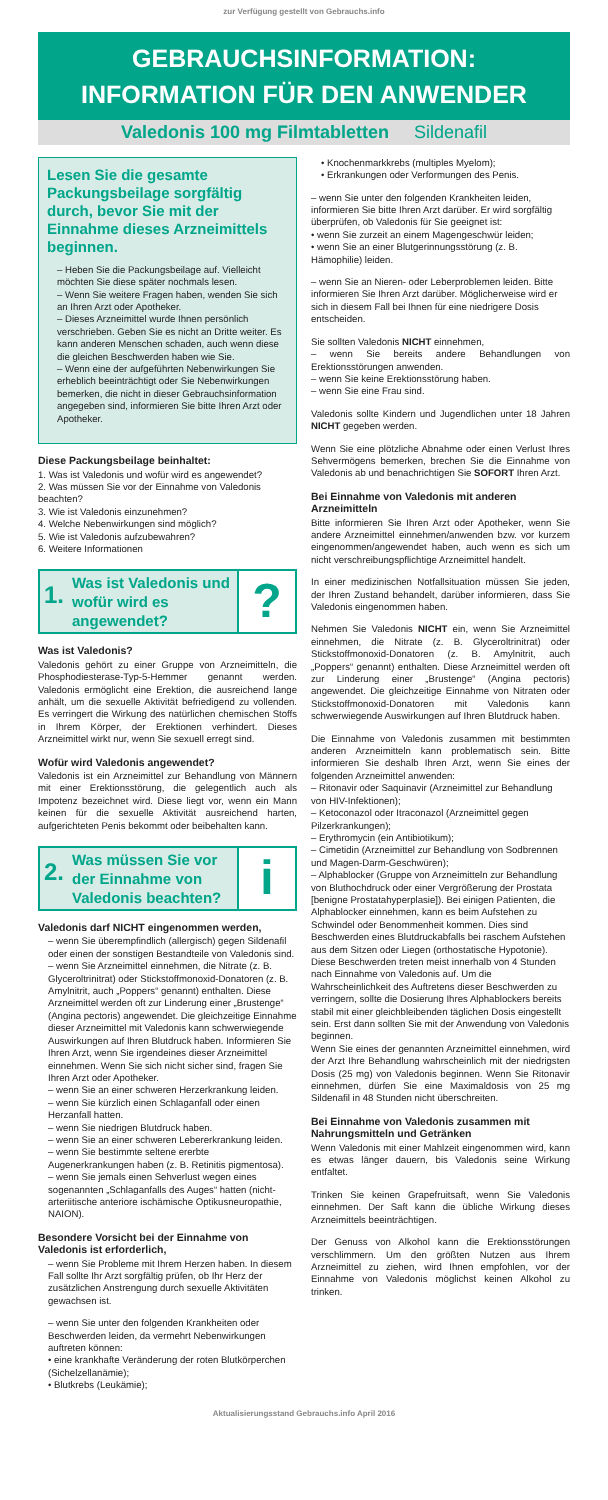zur Verfügung gestellt von Gebrauchs.info
GEBRAUCHSINFORMATION:
INFORMATION FÜR DEN ANWENDER
Valedonis 100 mg Filmtabletten Sildenafil
Lesen Sie die gesamte Packungsbeilage sorgfältig durch, bevor Sie mit der Einnahme dieses Arzneimittels beginnen.
– Heben Sie die Packungsbeilage auf. Vielleicht möchten Sie diese später nochmals lesen.
– Wenn Sie weitere Fragen haben, wenden Sie sich an Ihren Arzt oder Apotheker.
– Dieses Arzneimittel wurde Ihnen persönlich verschrieben. Geben Sie es nicht an Dritte weiter. Es kann anderen Menschen schaden, auch wenn diese die gleichen Beschwerden haben wie Sie.
– Wenn eine der aufgeführten Nebenwirkungen Sie erheblich beeinträchtigt oder Sie Nebenwirkungen bemerken, die nicht in dieser Gebrauchsinformation angegeben sind, informieren Sie bitte Ihren Arzt oder Apotheker.
Diese Packungsbeilage beinhaltet:
1. Was ist Valedonis und wofür wird es angewendet?
2. Was müssen Sie vor der Einnahme von Valedonis beachten?
3. Wie ist Valedonis einzunehmen?
4. Welche Nebenwirkungen sind möglich?
5. Wie ist Valedonis aufzubewahren?
6. Weitere Informationen
1.
Was ist Valedonis und wofür wird es angewendet?
?
Was ist Valedonis?
Valedonis gehört zu einer Gruppe von Arzneimitteln, die Phosphodiesterase-Typ-5-Hemmer genannt werden. Valedonis ermöglicht eine Erektion, die ausreichend lange anhält, um die sexuelle Aktivität befriedigend zu vollenden. Es verringert die Wirkung des natürlichen chemischen Stoffs in Ihrem Körper, der Erektionen verhindert. Dieses Arzneimittel wirkt nur, wenn Sie sexuell erregt sind.
Wofür wird Valedonis angewendet?
Valedonis ist ein Arzneimittel zur Behandlung von Männern mit einer Erektionsstörung, die gelegentlich auch als Impotenz bezeichnet wird. Diese liegt vor, wenn ein Mann keinen für die sexuelle Aktivität ausreichend harten, aufgerichteten Penis bekommt oder beibehalten kann.
2.
Was müssen Sie vor der Einnahme von Valedonis beachten?
i
Valedonis darf NICHT eingenommen werden,
– wenn Sie überempfindlich (allergisch) gegen Sildenafil oder einen der sonstigen Bestandteile von Valedonis sind.
– wenn Sie Arzneimittel einnehmen, die Nitrate (z. B. Glyceroltrinitrat) oder Stickstoffmonoxid-Donatoren (z. B. Amylnitrit, auch „Poppers“ genannt) enthalten. Diese Arzneimittel werden oft zur Linderung einer „Brustenge“ (Angina pectoris) angewendet. Die gleichzeitige Einnahme dieser Arzneimittel mit Valedonis kann schwerwiegende Auswirkungen auf Ihren Blutdruck haben. Informieren Sie Ihren Arzt, wenn Sie irgendeines dieser Arzneimittel einnehmen. Wenn Sie sich nicht sicher sind, fragen Sie Ihren Arzt oder Apotheker.
– wenn Sie an einer schweren Herzerkrankung leiden.
– wenn Sie kürzlich einen Schlaganfall oder einen Herzanfall hatten.
– wenn Sie niedrigen Blutdruck haben.
– wenn Sie an einer schweren Lebererkrankung leiden.
– wenn Sie bestimmte seltene ererbte Augenerkrankungen haben (z. B. Retinitis pigmentosa).
– wenn Sie jemals einen Sehverlust wegen eines sogenannten „Schlaganfalls des Auges“ hatten (nicht-arteriitische anteriore ischämische Optikusneuropathie, NAION).
Besondere Vorsicht bei der Einnahme von Valedonis ist erforderlich,
– wenn Sie Probleme mit Ihrem Herzen haben. In diesem Fall sollte Ihr Arzt sorgfältig prüfen, ob Ihr Herz der zusätzlichen Anstrengung durch sexuelle Aktivitäten gewachsen ist.
– wenn Sie unter den folgenden Krankheiten oder Beschwerden leiden, da vermehrt Nebenwirkungen auftreten können:
• eine krankhafte Veränderung der roten Blutkörperchen (Sichelzellanämie);
• Blutkrebs (Leukämie);
• Knochenmarkkrebs (multiples Myelom);
• Erkrankungen oder Verformungen des Penis.
– wenn Sie unter den folgenden Krankheiten leiden, informieren Sie bitte Ihren Arzt darüber. Er wird sorgfältig überprüfen, ob Valedonis für Sie geeignet ist:
• wenn Sie zurzeit an einem Magengeschwür leiden;
• wenn Sie an einer Blutgerinnungsstörung (z. B. Hämophilie) leiden.
– wenn Sie an Nieren- oder Leberproblemen leiden. Bitte informieren Sie Ihren Arzt darüber. Möglicherweise wird er sich in diesem Fall bei Ihnen für eine niedrigere Dosis entscheiden.
Sie sollten Valedonis NICHT einnehmen,
– wenn Sie bereits andere Behandlungen von Erektionsstörungen anwenden.
– wenn Sie keine Erektionsstörung haben.
– wenn Sie eine Frau sind.
Valedonis sollte Kindern und Jugendlichen unter 18 Jahren NICHT gegeben werden.
Wenn Sie eine plötzliche Abnahme oder einen Verlust Ihres Sehvermögens bemerken, brechen Sie die Einnahme von Valedonis ab und benachrichtigen Sie SOFORT Ihren Arzt.
Bei Einnahme von Valedonis mit anderen Arzneimitteln
Bitte informieren Sie Ihren Arzt oder Apotheker, wenn Sie andere Arzneimittel einnehmen/anwenden bzw. vor kurzem eingenommen/angewendet haben, auch wenn es sich um nicht verschreibungspflichtige Arzneimittel handelt.
In einer medizinischen Notfallsituation müssen Sie jeden, der Ihren Zustand behandelt, darüber informieren, dass Sie Valedonis eingenommen haben.
Nehmen Sie Valedonis NICHT ein, wenn Sie Arzneimittel einnehmen, die Nitrate (z. B. Glyceroltrinitrat) oder Stickstoffmonoxid-Donatoren (z. B. Amylnitrit, auch „Poppers“ genannt) enthalten. Diese Arzneimittel werden oft zur Linderung einer „Brustenge“ (Angina pectoris) angewendet. Die gleichzeitige Einnahme von Nitraten oder Stickstoffmonoxid-Donatoren mit Valedonis kann schwerwiegende Auswirkungen auf Ihren Blutdruck haben.
Die Einnahme von Valedonis zusammen mit bestimmten anderen Arzneimitteln kann problematisch sein. Bitte informieren Sie deshalb Ihren Arzt, wenn Sie eines der folgenden Arzneimittel anwenden:
– Ritonavir oder Saquinavir (Arzneimittel zur Behandlung von HIV-Infektionen);
– Ketoconazol oder Itraconazol (Arzneimittel gegen Pilzerkrankungen);
– Erythromycin (ein Antibiotikum);
– Cimetidin (Arzneimittel zur Behandlung von Sodbrennen und Magen-Darm-Geschwüren);
– Alphablocker (Gruppe von Arzneimitteln zur Behandlung von Bluthochdruck oder einer Vergrößerung der Prostata [benigne Prostatahyperplasie]). Bei einigen Patienten, die Alphablocker einnehmen, kann es beim Aufstehen zu Schwindel oder Benommenheit kommen. Dies sind Beschwerden eines Blutdruckabfalls bei raschem Aufstehen aus dem Sitzen oder Liegen (orthostatische Hypotonie). Diese Beschwerden treten meist innerhalb von 4 Stunden nach Einnahme von Valedonis auf. Um die Wahrscheinlichkeit des Auftretens dieser Beschwerden zu verringern, sollte die Dosierung Ihres Alphablockers bereits stabil mit einer gleichbleibenden täglichen Dosis eingestellt sein. Erst dann sollten Sie mit der Anwendung von Valedonis beginnen.
Wenn Sie eines der genannten Arzneimittel einnehmen, wird der Arzt Ihre Behandlung wahrscheinlich mit der niedrigsten Dosis (25 mg) von Valedonis beginnen. Wenn Sie Ritonavir einnehmen, dürfen Sie eine Maximaldosis von 25 mg Sildenafil in 48 Stunden nicht überschreiten.
Bei Einnahme von Valedonis zusammen mit Nahrungsmitteln und Getränken
Wenn Valedonis mit einer Mahlzeit eingenommen wird, kann es etwas länger dauern, bis Valedonis seine Wirkung entfaltet.
Trinken Sie keinen Grapefruitsaft, wenn Sie Valedonis einnehmen. Der Saft kann die übliche Wirkung dieses Arzneimittels beeinträchtigen.
Der Genuss von Alkohol kann die Erektionsstörungen verschlimmern. Um den größten Nutzen aus Ihrem Arzneimittel zu ziehen, wird Ihnen empfohlen, vor der Einnahme von Valedonis möglichst keinen Alkohol zu trinken.
Aktualisierungsstand Gebrauchs.info April 2016